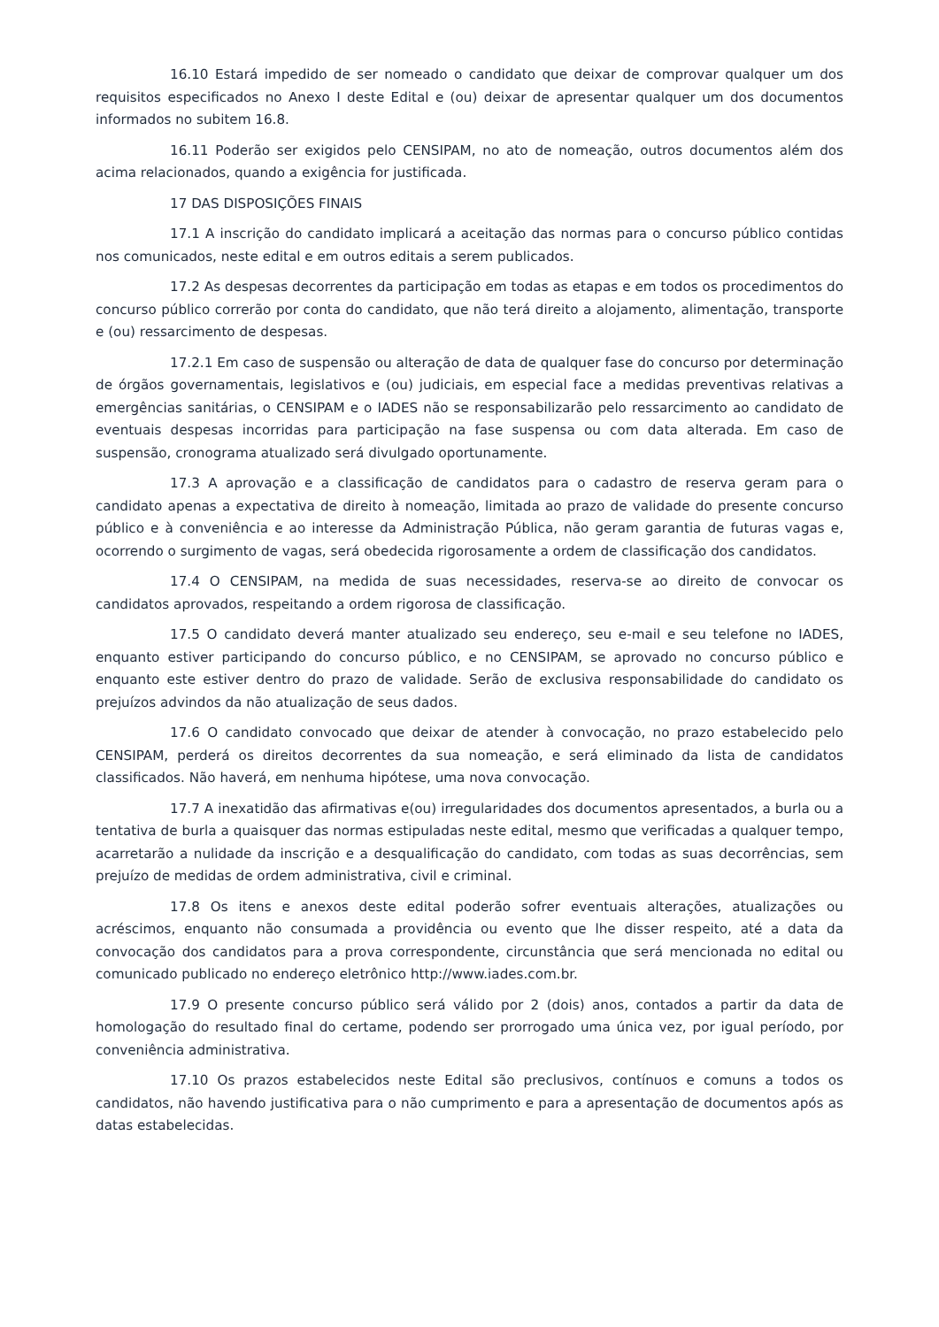16.10 Estará impedido de ser nomeado o candidato que deixar de comprovar qualquer um dos requisitos especificados no Anexo I deste Edital e (ou) deixar de apresentar qualquer um dos documentos informados no subitem 16.8.
16.11 Poderão ser exigidos pelo CENSIPAM, no ato de nomeação, outros documentos além dos acima relacionados, quando a exigência for justificada.
17 DAS DISPOSIÇÕES FINAIS
17.1 A inscrição do candidato implicará a aceitação das normas para o concurso público contidas nos comunicados, neste edital e em outros editais a serem publicados.
17.2 As despesas decorrentes da participação em todas as etapas e em todos os procedimentos do concurso público correrão por conta do candidato, que não terá direito a alojamento, alimentação, transporte e (ou) ressarcimento de despesas.
17.2.1 Em caso de suspensão ou alteração de data de qualquer fase do concurso por determinação de órgãos governamentais, legislativos e (ou) judiciais, em especial face a medidas preventivas relativas a emergências sanitárias, o CENSIPAM e o IADES não se responsabilizarão pelo ressarcimento ao candidato de eventuais despesas incorridas para participação na fase suspensa ou com data alterada. Em caso de suspensão, cronograma atualizado será divulgado oportunamente.
17.3 A aprovação e a classificação de candidatos para o cadastro de reserva geram para o candidato apenas a expectativa de direito à nomeação, limitada ao prazo de validade do presente concurso público e à conveniência e ao interesse da Administração Pública, não geram garantia de futuras vagas e, ocorrendo o surgimento de vagas, será obedecida rigorosamente a ordem de classificação dos candidatos.
17.4 O CENSIPAM, na medida de suas necessidades, reserva-se ao direito de convocar os candidatos aprovados, respeitando a ordem rigorosa de classificação.
17.5 O candidato deverá manter atualizado seu endereço, seu e-mail e seu telefone no IADES, enquanto estiver participando do concurso público, e no CENSIPAM, se aprovado no concurso público e enquanto este estiver dentro do prazo de validade. Serão de exclusiva responsabilidade do candidato os prejuízos advindos da não atualização de seus dados.
17.6 O candidato convocado que deixar de atender à convocação, no prazo estabelecido pelo CENSIPAM, perderá os direitos decorrentes da sua nomeação, e será eliminado da lista de candidatos classificados. Não haverá, em nenhuma hipótese, uma nova convocação.
17.7 A inexatidão das afirmativas e(ou) irregularidades dos documentos apresentados, a burla ou a tentativa de burla a quaisquer das normas estipuladas neste edital, mesmo que verificadas a qualquer tempo, acarretarão a nulidade da inscrição e a desqualificação do candidato, com todas as suas decorrências, sem prejuízo de medidas de ordem administrativa, civil e criminal.
17.8 Os itens e anexos deste edital poderão sofrer eventuais alterações, atualizações ou acréscimos, enquanto não consumada a providência ou evento que lhe disser respeito, até a data da convocação dos candidatos para a prova correspondente, circunstância que será mencionada no edital ou comunicado publicado no endereço eletrônico http://www.iades.com.br.
17.9 O presente concurso público será válido por 2 (dois) anos, contados a partir da data de homologação do resultado final do certame, podendo ser prorrogado uma única vez, por igual período, por conveniência administrativa.
17.10 Os prazos estabelecidos neste Edital são preclusivos, contínuos e comuns a todos os candidatos, não havendo justificativa para o não cumprimento e para a apresentação de documentos após as datas estabelecidas.